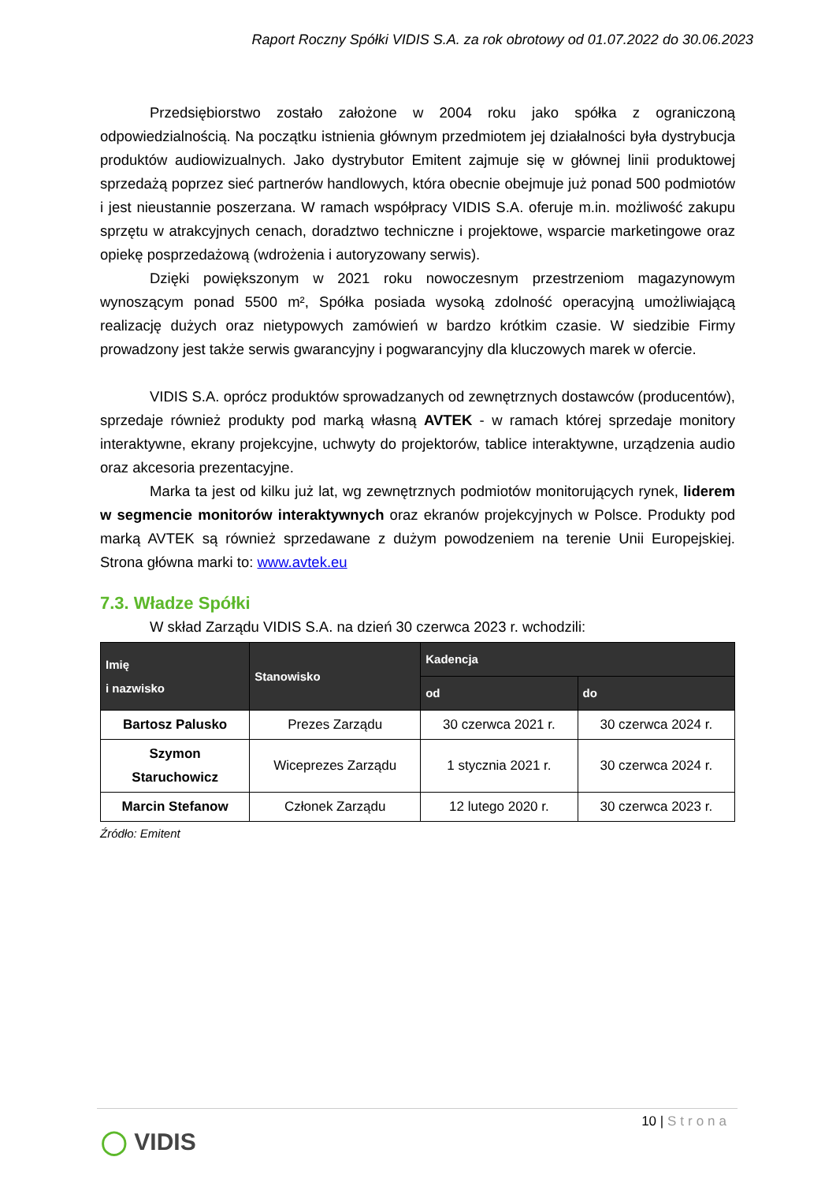Raport Roczny Spółki VIDIS S.A. za rok obrotowy od 01.07.2022 do 30.06.2023
Przedsiębiorstwo zostało założone w 2004 roku jako spółka z ograniczoną odpowiedzialnością. Na początku istnienia głównym przedmiotem jej działalności była dystrybucja produktów audiowizualnych. Jako dystrybutor Emitent zajmuje się w głównej linii produktowej sprzedażą poprzez sieć partnerów handlowych, która obecnie obejmuje już ponad 500 podmiotów i jest nieustannie poszerzana. W ramach współpracy VIDIS S.A. oferuje m.in. możliwość zakupu sprzętu w atrakcyjnych cenach, doradztwo techniczne i projektowe, wsparcie marketingowe oraz opiekę posprzedażową (wdrożenia i autoryzowany serwis).
Dzięki powiększonym w 2021 roku nowoczesnym przestrzeniom magazynowym wynoszącym ponad 5500 m², Spółka posiada wysoką zdolność operacyjną umożliwiającą realizację dużych oraz nietypowych zamówień w bardzo krótkim czasie. W siedzibie Firmy prowadzony jest także serwis gwarancyjny i pogwarancyjny dla kluczowych marek w ofercie.
VIDIS S.A. oprócz produktów sprowadzanych od zewnętrznych dostawców (producentów), sprzedaje również produkty pod marką własną AVTEK - w ramach której sprzedaje monitory interaktywne, ekrany projekcyjne, uchwyty do projektorów, tablice interaktywne, urządzenia audio oraz akcesoria prezentacyjne.
Marka ta jest od kilku już lat, wg zewnętrznych podmiotów monitorujących rynek, liderem w segmencie monitorów interaktywnych oraz ekranów projekcyjnych w Polsce. Produkty pod marką AVTEK są również sprzedawane z dużym powodzeniem na terenie Unii Europejskiej. Strona główna marki to: www.avtek.eu
7.3. Władze Spółki
W skład Zarządu VIDIS S.A. na dzień 30 czerwca 2023 r. wchodzili:
| Imię i nazwisko | Stanowisko | Kadencja | |
| --- | --- | --- | --- |
| | | od | do |
| Bartosz Palusko | Prezes Zarządu | 30 czerwca 2021 r. | 30 czerwca 2024 r. |
| Szymon Staruchowicz | Wiceprezes Zarządu | 1 stycznia 2021 r. | 30 czerwca 2024 r. |
| Marcin Stefanow | Członek Zarządu | 12 lutego 2020 r. | 30 czerwca 2023 r. |
Źródło: Emitent
10 | Strona
◯ VIDIS